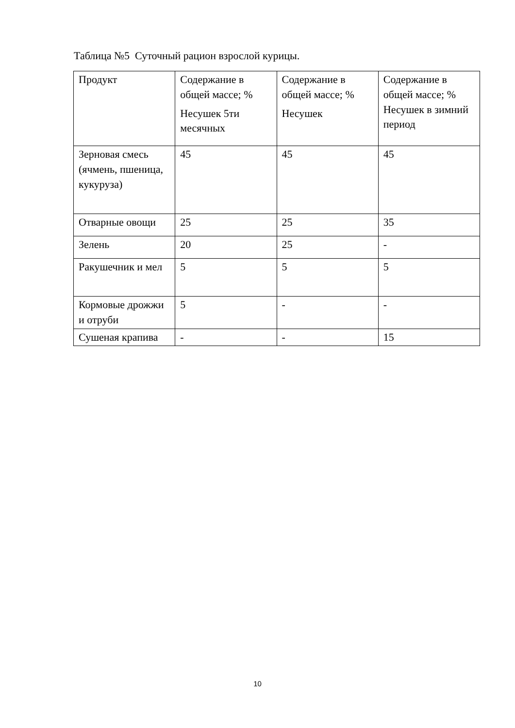Таблица №5 Суточный рацион взрослой курицы.
| Продукт | Содержание в общей массе; % Несушек 5ти месячных | Содержание в общей массе; % Несушек | Содержание в общей массе; % Несушек в зимний период |
| Зерновая смесь (ячмень, пшеница, кукуруза) | 45 | 45 | 45 |
| Отварные овощи | 25 | 25 | 35 |
| Зелень | 20 | 25 | - |
| Ракушечник и мел | 5 | 5 | 5 |
| Кормовые дрожжи и отруби | 5 | - | - |
| Сушеная крапива | - | - | 15 |
10